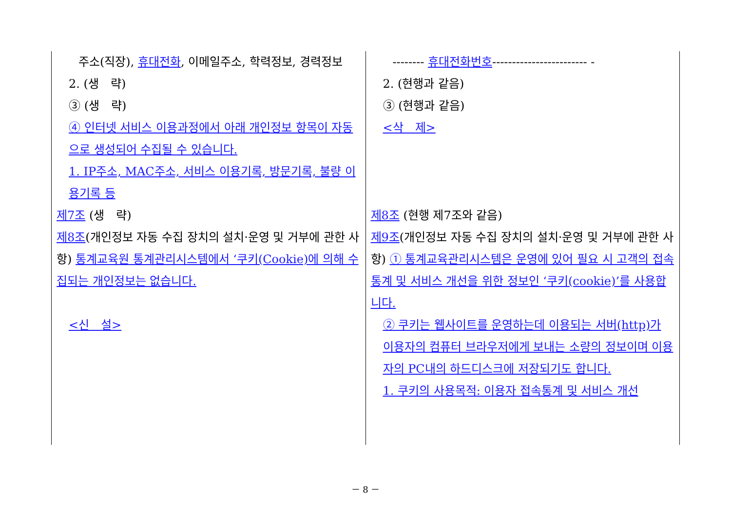| 주소(직장), 휴대전화 , 이메일주소, 학력정보, 경력정보 2. (생 략) ③ (생 략) ④ 인터넷 서비스 이용과정에서 아래 개인정보 항목이 자동으로 생성되어 수집될 수 있습니다. 1. IP주소, MAC주소, 서비스 이용기록, 방문기록, 불량 이용기록 등 제7조 (생 략) 제8조 (개인정보 자동 수집 장치의 설치·운영 및 거부에 관한 사항) 통계교육원 통계관리시스템에서 ‘쿠키(Cookie)에 의해 수집되는 개인정보는 없습니다. <신 설> | -------- 휴대전화번호 ------------------------ - 2. (현행과 같음) ③ (현행과 같음) <삭 제> 제8조 (현행 제7조와 같음) 제9조 (개인정보 자동 수집 장치의 설치·운영 및 거부에 관한 사항) ① 통계교육관리시스템은 운영에 있어 필요 시 고객의 접속통계 및 서비스 개선을 위한 정보인 ‘쿠키(cookie)’를 사용합니다. ② 쿠키는 웹사이트를 운영하는데 이용되는 서버(http)가 이용자의 컴퓨터 브라우저에게 보내는 소량의 정보이며 이용자의 PC내의 하드디스크에 저장되기도 합니다. 1. 쿠키의 사용목적: 이용자 접속통계 및 서비스 개선 |
－ 8 －